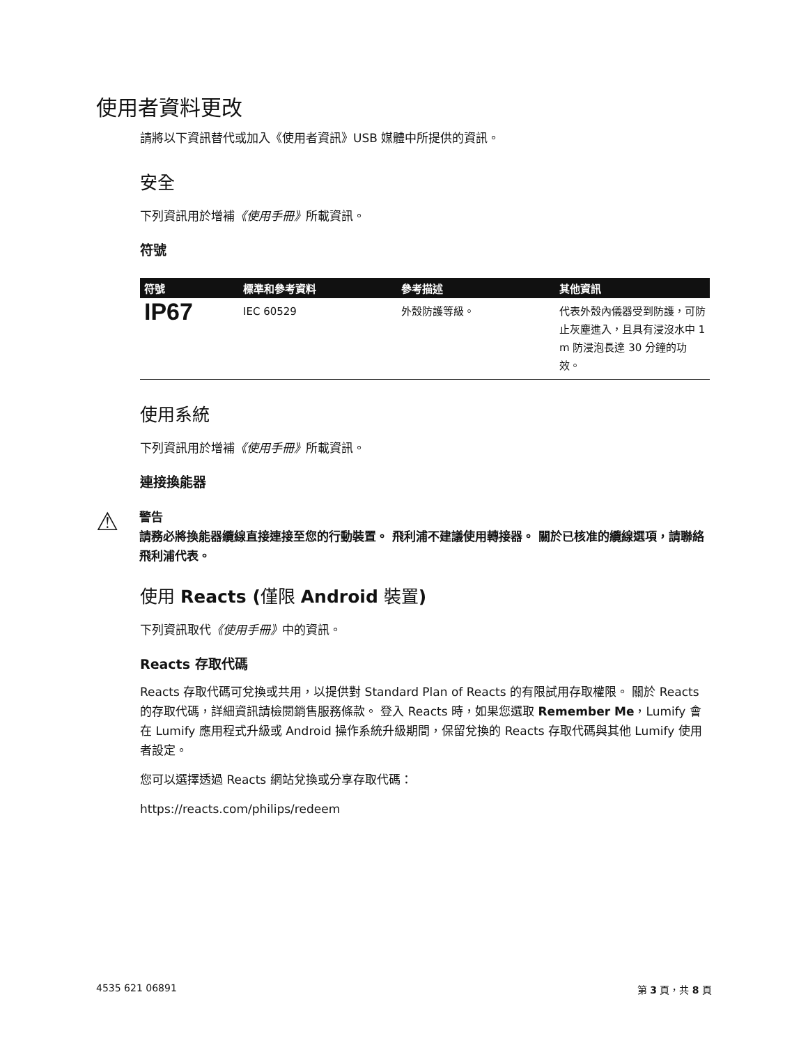使用者資料更改
請將以下資訊替代或加入《使用者資訊》USB 媒體中所提供的資訊。
安全
下列資訊用於增補《使用手冊》所載資訊。
符號
| 符號 | 標準和參考資料 | 參考描述 | 其他資訊 |
| --- | --- | --- | --- |
| IP67 | IEC 60529 | 外殼防護等級。 | 代表外殼內儀器受到防護，可防止灰塵進入，且具有浸沒水中 1 m 防浸泡長達 30 分鐘的功效。 |
使用系統
下列資訊用於增補《使用手冊》所載資訊。
連接換能器
⚠
警告
請務必將換能器纜線直接連接至您的行動裝置。 飛利浦不建議使用轉接器。 關於已核准的纜線選項，請聯絡飛利浦代表。
使用 Reacts (僅限 Android 裝置)
下列資訊取代《使用手冊》中的資訊。
Reacts 存取代碼
Reacts 存取代碼可兌換或共用，以提供對 Standard Plan of Reacts 的有限試用存取權限。 關於 Reacts 的存取代碼，詳細資訊請檢閱銷售服務條款。 登入 Reacts 時，如果您選取 Remember Me，Lumify 會在 Lumify 應用程式升級或 Android 操作系統升級期間，保留兌換的 Reacts 存取代碼與其他 Lumify 使用者設定。
您可以選擇透過 Reacts 網站兌換或分享存取代碼：
https://reacts.com/philips/redeem
4535 621 06891 第 3 頁，共 8 頁